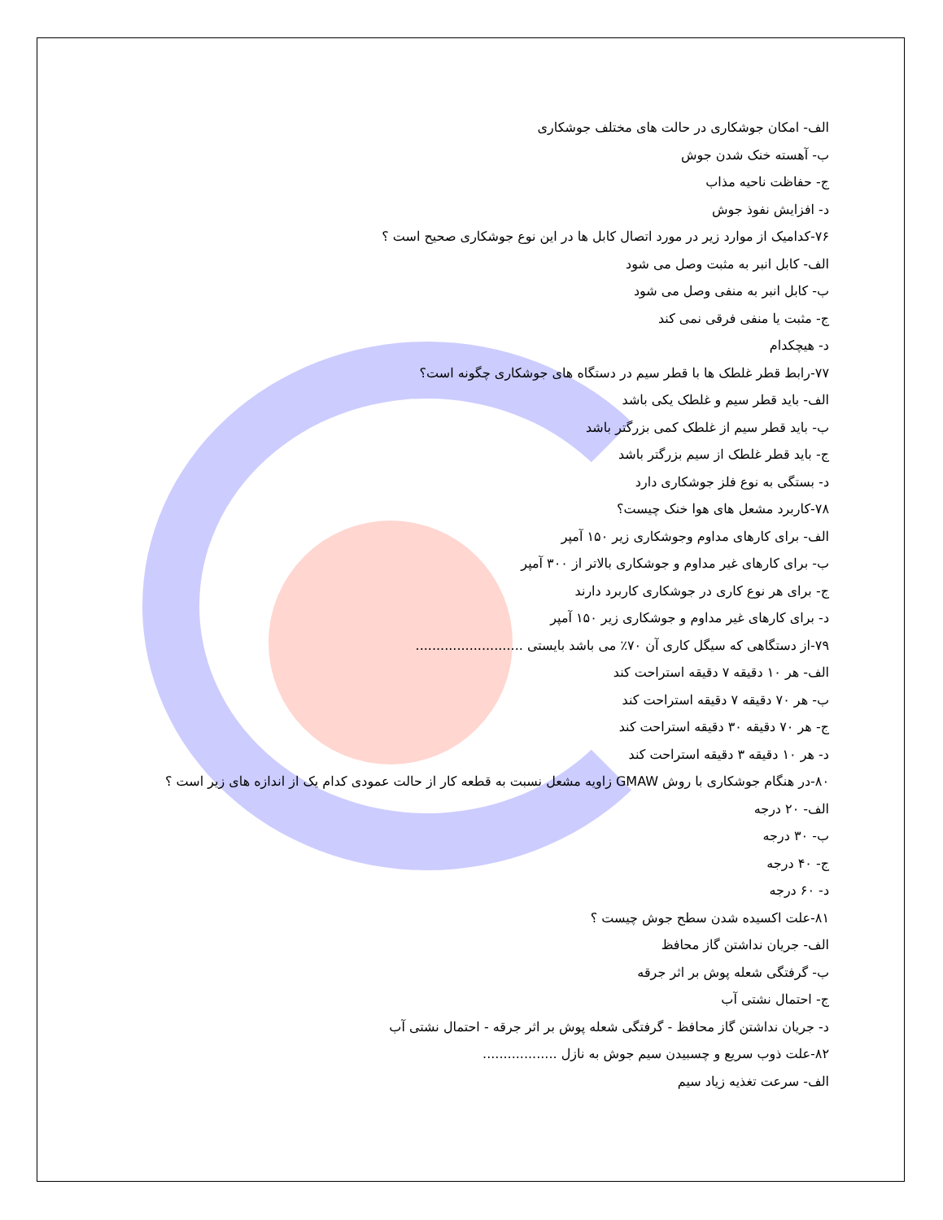الف- امکان جوشکاری در حالت های مختلف جوشکاری
ب- آهسته خنک شدن جوش
ج- حفاظت ناحیه مذاب
د- افزایش نفوذ جوش
۷۶-کدامیک از موارد زیر در مورد اتصال کابل ها در این نوع جوشکاری صحیح است ؟
الف- کابل انبر به مثبت وصل می شود
ب- کابل انبر به منفی وصل می شود
ج- مثبت یا منفی فرقی نمی کند
د- هیچکدام
۷۷-رابط قطر غلطک ها با قطر سیم در دستگاه های جوشکاری چگونه است؟
الف- باید قطر سیم و غلطک یکی باشد
ب- باید قطر سیم از غلطک کمی بزرگتر باشد
ج- باید قطر غلطک از سیم بزرگتر باشد
د- بستگی به نوع فلز جوشکاری دارد
۷۸-کاربرد مشعل های هوا خنک چیست؟
الف- برای کارهای مداوم وجوشکاری زیر ۱۵۰ آمپر
ب- برای کارهای غیر مداوم و جوشکاری بالاتر از ۳۰۰ آمپر
ج- برای هر نوع کاری در جوشکاری کاربرد دارند
د- برای کارهای غیر مداوم و جوشکاری زیر ۱۵۰ آمپر
۷۹-از دستگاهی که سیگل کاری آن ۷۰٪ می باشد بایستی ..........................
الف- هر ۱۰ دقیقه ۷ دقیقه استراحت کند
ب- هر ۷۰ دقیقه ۷ دقیقه استراحت کند
ج- هر ۷۰ دقیقه ۳۰ دقیقه استراحت کند
د- هر ۱۰ دقیقه ۳ دقیقه استراحت کند
۸۰-در هنگام جوشکاری با روش GMAW زاویه مشعل نسبت به قطعه کار از حالت عمودی کدام یک از اندازه های زیر است ؟
الف- ۲۰ درجه
ب- ۳۰ درجه
ج- ۴۰ درجه
د- ۶۰ درجه
۸۱-علت اکسیده شدن سطح جوش چیست ؟
الف- جریان نداشتن گاز محافظ
ب- گرفتگی شعله پوش بر اثر جرقه
ج- احتمال نشتی آب
د- جریان نداشتن گاز محافظ - گرفتگی شعله پوش بر اثر جرقه - احتمال نشتی آب
۸۲-علت ذوب سریع و چسبیدن سیم جوش به نازل ..................
الف- سرعت تغذیه زیاد سیم